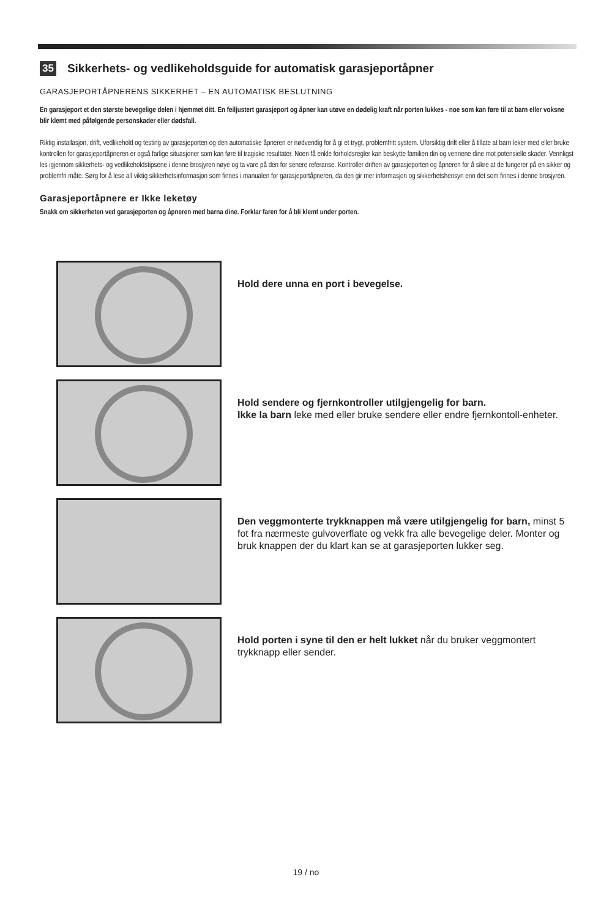35 Sikkerhets- og vedlikeholdsguide for automatisk garasjeportåpner
GARASJEPORTÅPNERENS SIKKERHET – EN AUTOMATISK BESLUTNING
En garasjeport et den største bevegelige delen i hjemmet ditt. En feiljustert garasjeport og åpner kan utøve en dødelig kraft når porten lukkes - noe som kan føre til at barn eller voksne blir klemt med påfølgende personskader eller dødsfall.
Riktig installasjon, drift, vedlikehold og testing av garasjeporten og den automatiske åpneren er nødvendig for å gi et trygt, problemfritt system. Uforsiktig drift eller å tillate at barn leker med eller bruke kontrollen for garasjeportåpneren er også farlige situasjoner som kan føre til tragiske resultater. Noen få enkle forholdsregler kan beskytte familien din og vennene dine mot potensielle skader. Vennligst les igjennom sikkerhets- og vedlikeholdstipsene i denne brosjyren nøye og ta vare på den for senere referanse. Kontroller driften av garasjeporten og åpneren for å sikre at de fungerer på en sikker og problemfri måte. Sørg for å lese all viktig sikkerhetsinformasjon som finnes i manualen for garasjeportåpneren, da den gir mer informasjon og sikkerhetshensyn enn det som finnes i denne brosjyren.
Garasjeportåpnere er Ikke leketøy
Snakk om sikkerheten ved garasjeporten og åpneren med barna dine. Forklar faren for å bli klemt under porten.
Hold dere unna en port i bevegelse.
Hold sendere og fjernkontroller utilgjengelig for barn.
Ikke la barn leke med eller bruke sendere eller endre fjernkontoll-enheter.
Den veggmonterte trykknappen må være utilgjengelig for barn, minst 5 fot fra nærmeste gulvoverflate og vekk fra alle bevegelige deler. Monter og bruk knappen der du klart kan se at garasjeporten lukker seg.
Hold porten i syne til den er helt lukket når du bruker veggmontert trykknapp eller sender.
19 / no